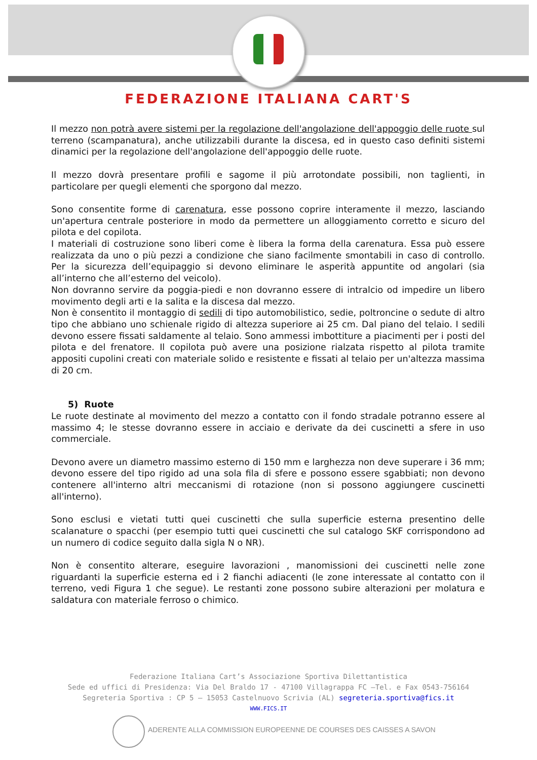FEDERAZIONE ITALIANA CART'S
Il mezzo non potrà avere sistemi per la regolazione dell'angolazione dell'appoggio delle ruote sul terreno (scampanatura), anche utilizzabili durante la discesa, ed in questo caso definiti sistemi dinamici per la regolazione dell'angolazione dell'appoggio delle ruote.
Il mezzo dovrà presentare profili e sagome il più arrotondate possibili, non taglienti, in particolare per quegli elementi che sporgono dal mezzo.
Sono consentite forme di carenatura, esse possono coprire interamente il mezzo, lasciando un'apertura centrale posteriore in modo da permettere un alloggiamento corretto e sicuro del pilota e del copilota.
I materiali di costruzione sono liberi come è libera la forma della carenatura. Essa può essere realizzata da uno o più pezzi a condizione che siano facilmente smontabili in caso di controllo. Per la sicurezza dell’equipaggio si devono eliminare le asperità appuntite od angolari (sia all’interno che all’esterno del veicolo).
Non dovranno servire da poggia-piedi e non dovranno essere di intralcio od impedire un libero movimento degli arti e la salita e la discesa dal mezzo.
Non è consentito il montaggio di sedili di tipo automobilistico, sedie, poltroncine o sedute di altro tipo che abbiano uno schienale rigido di altezza superiore ai 25 cm. Dal piano del telaio. I sedili devono essere fissati saldamente al telaio. Sono ammessi imbottiture a piacimenti per i posti del pilota e del frenatore. Il copilota può avere una posizione rialzata rispetto al pilota tramite appositi cupolini creati con materiale solido e resistente e fissati al telaio per un'altezza massima di 20 cm.
5) Ruote
Le ruote destinate al movimento del mezzo a contatto con il fondo stradale potranno essere al massimo 4; le stesse dovranno essere in acciaio e derivate da dei cuscinetti a sfere in uso commerciale.
Devono avere un diametro massimo esterno di 150 mm e larghezza non deve superare i 36 mm; devono essere del tipo rigido ad una sola fila di sfere e possono essere sgabbiati; non devono contenere all'interno altri meccanismi di rotazione (non si possono aggiungere cuscinetti all'interno).
Sono esclusi e vietati tutti quei cuscinetti che sulla superficie esterna presentino delle scalanature o spacchi (per esempio tutti quei cuscinetti che sul catalogo SKF corrispondono ad un numero di codice seguito dalla sigla N o NR).
Non è consentito alterare, eseguire lavorazioni , manomissioni dei cuscinetti nelle zone riguardanti la superficie esterna ed i 2 fianchi adiacenti (le zone interessate al contatto con il terreno, vedi Figura 1 che segue). Le restanti zone possono subire alterazioni per molatura e saldatura con materiale ferroso o chimico.
Federazione Italiana Cart’s Associazione Sportiva Dilettantistica
Sede ed uffici di Presidenza: Via Del Braldo 17 - 47100 Villagrappa FC –Tel. e Fax 0543-756164
Segreteria Sportiva : CP 5 – 15053 Castelnuovo Scrivia (AL) segreteria.sportiva@fics.it
WWW.FICS.IT
ADERENTE ALLA COMMISSION EUROPEENNE DE COURSES DES CAISSES A SAVON